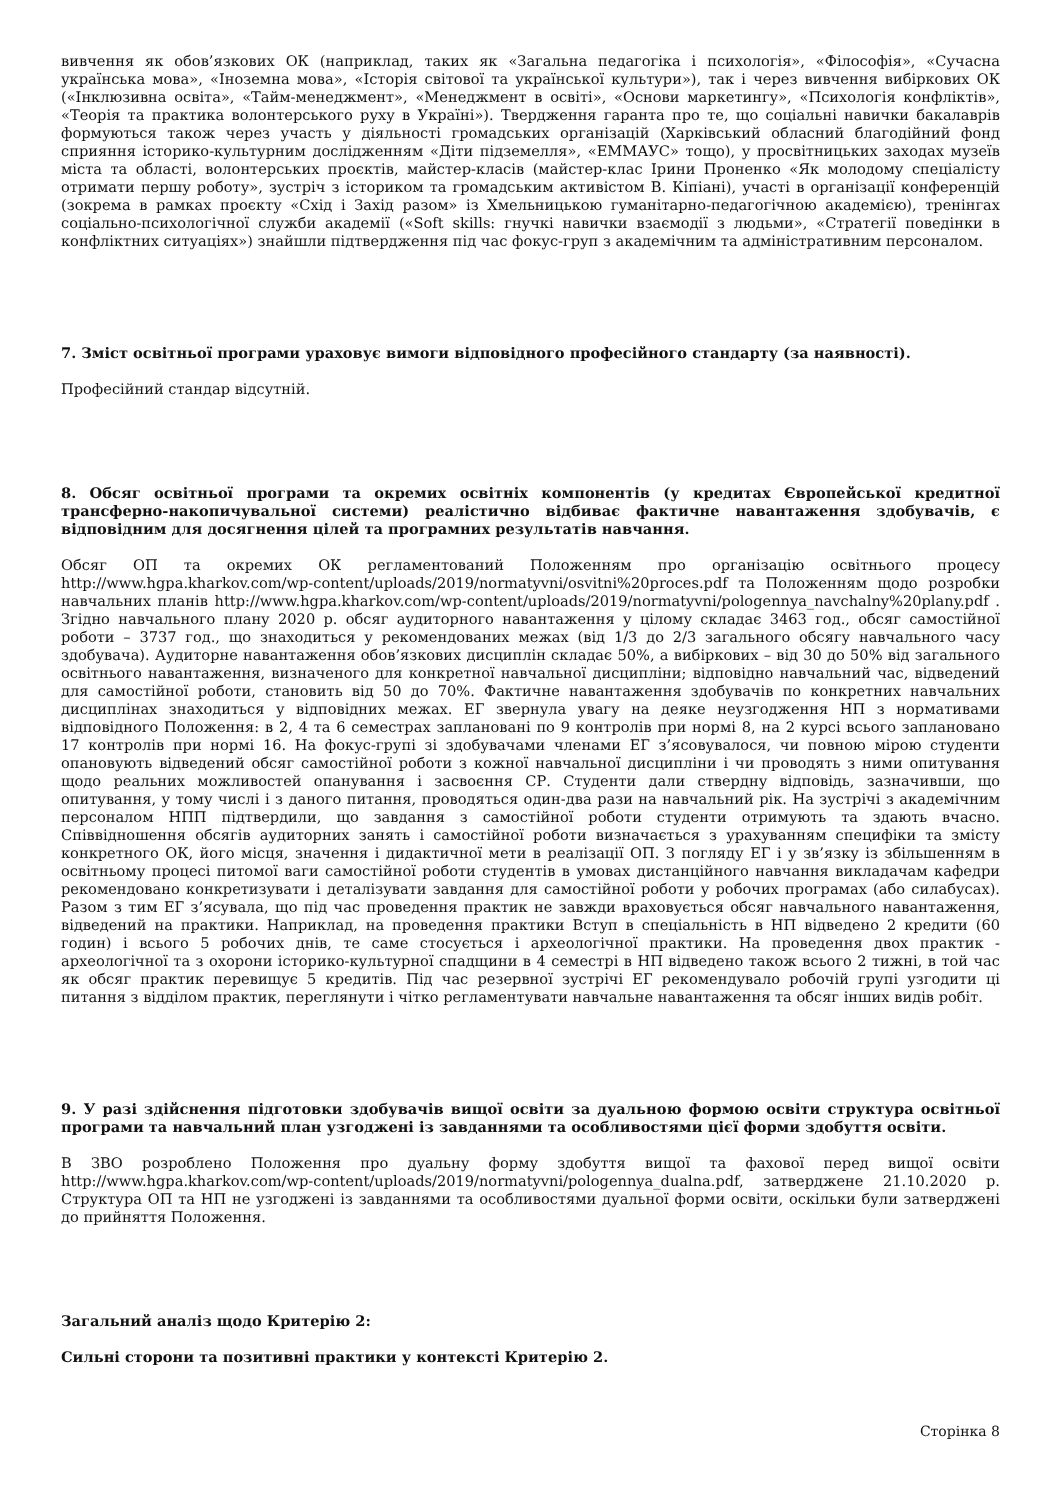вивчення як обов’язкових ОК (наприклад, таких як «Загальна педагогіка і психологія», «Філософія», «Сучасна українська мова», «Іноземна мова», «Історія світової та української культури»), так і через вивчення вибіркових ОК («Інклюзивна освіта», «Тайм-менеджмент», «Менеджмент в освіті», «Основи маркетингу», «Психологія конфліктів», «Теорія та практика волонтерського руху в Україні»). Твердження гаранта про те, що соціальні навички бакалаврів формуються також через участь у діяльності громадських організацій (Харківський обласний благодійний фонд сприяння історико-культурним дослідженням «Діти підземелля», «ЕММАУС» тощо), у просвітницьких заходах музеїв міста та області, волонтерських проєктів, майстер-класів (майстер-клас Ірини Проненко «Як молодому спеціалісту отримати першу роботу», зустріч з істориком та громадським активістом В. Кіпіані), участі в організації конференцій (зокрема в рамках проєкту «Схід і Захід разом» із Хмельницькою гуманітарно-педагогічною академією), тренінгах соціально-психологічної служби академії («Soft skills: гнучкі навички взаємодії з людьми», «Стратегії поведінки в конфліктних ситуаціях») знайшли підтвердження під час фокус-груп з академічним та адміністративним персоналом.
7. Зміст освітньої програми ураховує вимоги відповідного професійного стандарту (за наявності).
Професійний стандар відсутній.
8. Обсяг освітньої програми та окремих освітніх компонентів (у кредитах Європейської кредитної трансферно-накопичувальної системи) реалістично відбиває фактичне навантаження здобувачів, є відповідним для досягнення цілей та програмних результатів навчання.
Обсяг ОП та окремих ОК регламентований Положенням про організацію освітнього процесу http://www.hgpa.kharkov.com/wp-content/uploads/2019/normatyvni/osvitni%20proces.pdf та Положенням щодо розробки навчальних планів http://www.hgpa.kharkov.com/wp-content/uploads/2019/normatyvni/pologennya_navchalny%20plany.pdf . Згідно навчального плану 2020 р. обсяг аудиторного навантаження у цілому складає 3463 год., обсяг самостійної роботи – 3737 год., що знаходиться у рекомендованих межах (від 1/3 до 2/3 загального обсягу навчального часу здобувача). Аудиторне навантаження обов’язкових дисциплін складає 50%, а вибіркових – від 30 до 50% від загального освітнього навантаження, визначеного для конкретної навчальної дисципліни; відповідно навчальний час, відведений для самостійної роботи, становить від 50 до 70%. Фактичне навантаження здобувачів по конкретних навчальних дисциплінах знаходиться у відповідних межах. ЕГ звернула увагу на деяке неузгодження НП з нормативами відповідного Положення: в 2, 4 та 6 семестрах заплановані по 9 контролів при нормі 8, на 2 курсі всього заплановано 17 контролів при нормі 16. На фокус-групі зі здобувачами членами ЕГ з’ясовувалося, чи повною мірою студенти опановують відведений обсяг самостійної роботи з кожної навчальної дисципліни і чи проводять з ними опитування щодо реальних можливостей опанування і засвоєння СР. Студенти дали ствердну відповідь, зазначивши, що опитування, у тому числі і з даного питання, проводяться один-два рази на навчальний рік. На зустрічі з академічним персоналом НПП підтвердили, що завдання з самостійної роботи студенти отримують та здають вчасно. Співвідношення обсягів аудиторних занять і самостійної роботи визначається з урахуванням специфіки та змісту конкретного ОК, його місця, значення і дидактичної мети в реалізації ОП. З погляду ЕГ і у зв’язку із збільшенням в освітньому процесі питомої ваги самостійної роботи студентів в умовах дистанційного навчання викладачам кафедри рекомендовано конкретизувати і деталізувати завдання для самостійної роботи у робочих програмах (або силабусах). Разом з тим ЕГ з’ясувала, що під час проведення практик не завжди враховується обсяг навчального навантаження, відведений на практики. Наприклад, на проведення практики Вступ в спеціальність в НП відведено 2 кредити (60 годин) і всього 5 робочих днів, те саме стосується і археологічної практики. На проведення двох практик - археологічної та з охорони історико-культурної спадщини в 4 семестрі в НП відведено також всього 2 тижні, в той час як обсяг практик перевищує 5 кредитів. Під час резервної зустрічі ЕГ рекомендувало робочій групі узгодити ці питання з відділом практик, переглянути і чітко регламентувати навчальне навантаження та обсяг інших видів робіт.
9. У разі здійснення підготовки здобувачів вищої освіти за дуальною формою освіти структура освітньої програми та навчальний план узгоджені із завданнями та особливостями цієї форми здобуття освіти.
В ЗВО розроблено Положення про дуальну форму здобуття вищої та фахової перед вищої освіти http://www.hgpa.kharkov.com/wp-content/uploads/2019/normatyvni/pologennya_dualna.pdf, затверджене 21.10.2020 р. Структура ОП та НП не узгоджені із завданнями та особливостями дуальної форми освіти, оскільки були затверджені до прийняття Положення.
Загальний аналіз щодо Критерію 2:
Сильні сторони та позитивні практики у контексті Критерію 2.
Сторінка 8